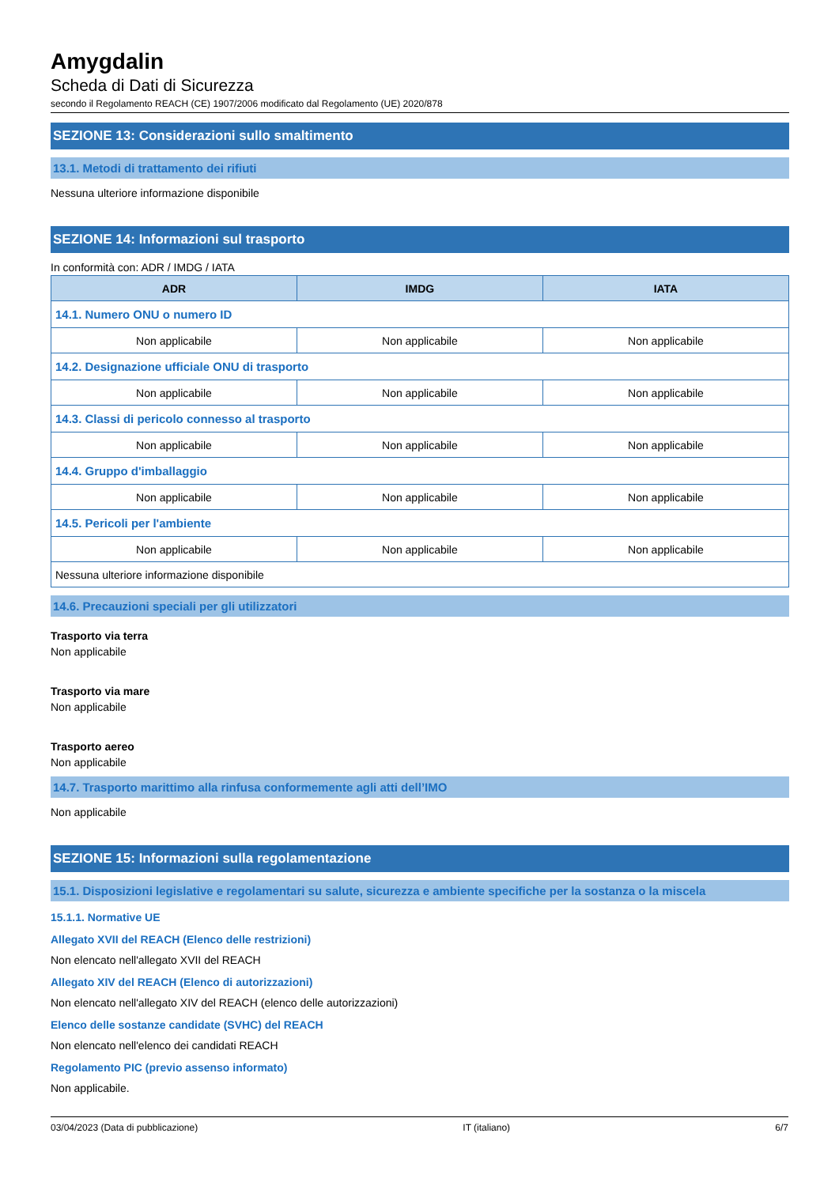Amygdalin
Scheda di Dati di Sicurezza
secondo il Regolamento REACH (CE) 1907/2006 modificato dal Regolamento (UE) 2020/878
SEZIONE 13: Considerazioni sullo smaltimento
13.1. Metodi di trattamento dei rifiuti
Nessuna ulteriore informazione disponibile
SEZIONE 14: Informazioni sul trasporto
In conformità con: ADR / IMDG / IATA
| ADR | IMDG | IATA |
| --- | --- | --- |
| 14.1. Numero ONU o numero ID | | |
| Non applicabile | Non applicabile | Non applicabile |
| 14.2. Designazione ufficiale ONU di trasporto | | |
| Non applicabile | Non applicabile | Non applicabile |
| 14.3. Classi di pericolo connesso al trasporto | | |
| Non applicabile | Non applicabile | Non applicabile |
| 14.4. Gruppo d'imballaggio | | |
| Non applicabile | Non applicabile | Non applicabile |
| 14.5. Pericoli per l'ambiente | | |
| Non applicabile | Non applicabile | Non applicabile |
| Nessuna ulteriore informazione disponibile | | |
14.6. Precauzioni speciali per gli utilizzatori
Trasporto via terra
Non applicabile
Trasporto via mare
Non applicabile
Trasporto aereo
Non applicabile
14.7. Trasporto marittimo alla rinfusa conformemente agli atti dell’IMO
Non applicabile
SEZIONE 15: Informazioni sulla regolamentazione
15.1. Disposizioni legislative e regolamentari su salute, sicurezza e ambiente specifiche per la sostanza o la miscela
15.1.1. Normative UE
Allegato XVII del REACH (Elenco delle restrizioni)
Non elencato nell'allegato XVII del REACH
Allegato XIV del REACH (Elenco di autorizzazioni)
Non elencato nell'allegato XIV del REACH (elenco delle autorizzazioni)
Elenco delle sostanze candidate (SVHC) del REACH
Non elencato nell'elenco dei candidati REACH
Regolamento PIC (previo assenso informato)
Non applicabile.
03/04/2023 (Data di pubblicazione) IT (italiano) 6/7